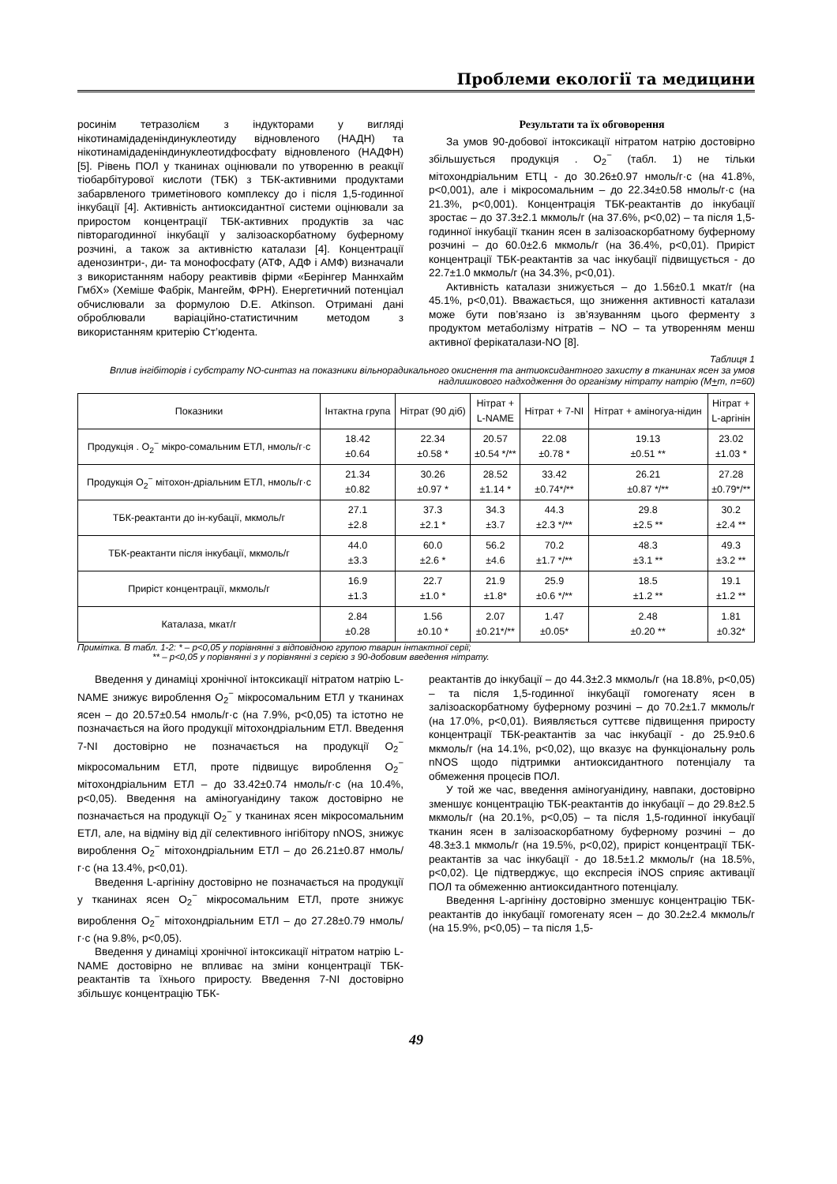Проблеми екології та медицини
росинім тетразолієм з індукторами у вигляді нікотинамідаденіндинуклеотиду відновленого (НАДН) та нікотинамідаденіндинуклеотидфосфату відновленого (НАДФН) [5]. Рівень ПОЛ у тканинах оцінювали по утворенню в реакції тіобарбітурової кислоти (ТБК) з ТБК-активними продуктами забарвленого триметінового комплексу до і після 1,5-годинної інкубації [4]. Активність антиоксидантної системи оцінювали за приростом концентрації ТБК-активних продуктів за час півторагодинної інкубації у залізоаскорбатному буферному розчині, а також за активністю каталази [4]. Концентрації аденозинтри-, ди- та монофосфату (АТФ, АДФ і АМФ) визначали з використанням набору реактивів фірми «Берінгер Маннхайм ГмбХ» (Хеміше Фабрік, Мангейм, ФРН). Енергетичний потенціал обчислювали за формулою D.E. Atkinson. Отримані дані оброблювали варіаційно-статистичним методом з використанням критерію Ст’юдента.
Результати та їх обговорення
За умов 90-добової інтоксикації нітратом натрію достовірно збільшується продукція . O<sub>2</sub><sup>−</sup> (табл. 1) не тільки мітохондріальним ЕТЦ - до 30.26±0.97 нмоль/г·с (на 41.8%, р<0,001), але і мікросомальним – до 22.34±0.58 нмоль/г·с (на 21.3%, р<0,001). Концентрація ТБК-реактантів до інкубації зростає – до 37.3±2.1 мкмоль/г (на 37.6%, р<0,02) – та після 1,5-годинної інкубації тканин ясен в залізоаскорбатному буферному розчині – до 60.0±2.6 мкмоль/г (на 36.4%, р<0,01). Приріст концентрації ТБК-реактантів за час інкубації підвищується - до 22.7±1.0 мкмоль/г (на 34.3%, р<0,01).
Активність каталази знижується – до 1.56±0.1 мкат/г (на 45.1%, р<0,01). Вважається, що зниження активності каталази може бути пов’язано із зв’язуванням цього ферменту з продуктом метаболізму нітратів – NO – та утворенням менш активної ферікаталази-NO [8].
Таблиця 1
Вплив інгібіторів і субстрату NO-синтаз на показники вільнорадикального окиснення та антиоксидантного захисту в тканинах ясен за умов надлишкового надходження до організму нітрату натрію (М+m, n=60)
| Показники | Інтактна група | Нітрат (90 діб) | Нітрат + L-NAME | Нітрат + 7-NI | Нітрат + аміногуа-нідин | Нітрат + L-аргінін |
| --- | --- | --- | --- | --- | --- | --- |
| Продукція . O<sub>2</sub><sup>−</sup> мікро-сомальним ЕТЛ, нмоль/г·с | 18.42 ±0.64 | 22.34 ±0.58 * | 20.57 ±0.54 */** | 22.08 ±0.78 * | 19.13 ±0.51 ** | 23.02 ±1.03 * |
| Продукція O<sub>2</sub><sup>−</sup> мітохон-дріальним ЕТЛ, нмоль/г·с | 21.34 ±0.82 | 30.26 ±0.97 * | 28.52 ±1.14 * | 33.42 ±0.74*/** | 26.21 ±0.87 */** | 27.28 ±0.79*/** |
| ТБК-реактанти до ін-кубації, мкмоль/г | 27.1 ±2.8 | 37.3 ±2.1 * | 34.3 ±3.7 | 44.3 ±2.3 */** | 29.8 ±2.5 ** | 30.2 ±2.4 ** |
| ТБК-реактанти після інкубації, мкмоль/г | 44.0 ±3.3 | 60.0 ±2.6 * | 56.2 ±4.6 | 70.2 ±1.7 */** | 48.3 ±3.1 ** | 49.3 ±3.2 ** |
| Приріст концентрації, мкмоль/г | 16.9 ±1.3 | 22.7 ±1.0 * | 21.9 ±1.8* | 25.9 ±0.6 */** | 18.5 ±1.2 ** | 19.1 ±1.2 ** |
| Каталаза, мкат/г | 2.84 ±0.28 | 1.56 ±0.10 * | 2.07 ±0.21*/** | 1.47 ±0.05* | 2.48 ±0.20 ** | 1.81 ±0.32* |
Примітка. В табл. 1-2: * – р<0,05 у порівнянні з відповідною групою тварин інтактної серії;
** – р<0,05 у порівнянні з у порівнянні з серією з 90-добовим введення нітрату.
Введення у динаміці хронічної інтоксикації нітратом натрію L-NAME знижує вироблення O<sub>2</sub><sup>−</sup> мікросомальним ЕТЛ у тканинах ясен – до 20.57±0.54 нмоль/г·с (на 7.9%, р<0,05) та істотно не позначається на його продукції мітохондріальним ЕТЛ. Введення 7-NI достовірно не позначається на продукції O<sub>2</sub><sup>−</sup> мікросомальним ЕТЛ, проте підвищує вироблення O<sub>2</sub><sup>−</sup> мітохондріальним ЕТЛ – до 33.42±0.74 нмоль/г·с (на 10.4%, р<0,05). Введення на аміногуанідину також достовірно не позначається на продукції O<sub>2</sub><sup>−</sup> у тканинах ясен мікросомальним ЕТЛ, але, на відміну від дії селективного інгібітору nNOS, знижує вироблення O<sub>2</sub><sup>−</sup> мітохондріальним ЕТЛ – до 26.21±0.87 нмоль/г·с (на 13.4%, р<0,01).
Введення L-аргініну достовірно не позначається на продукції у тканинах ясен O<sub>2</sub><sup>−</sup> мікросомальним ЕТЛ, проте знижує вироблення O<sub>2</sub><sup>−</sup> мітохондріальним ЕТЛ – до 27.28±0.79 нмоль/г·с (на 9.8%, р<0,05).
Введення у динаміці хронічної інтоксикації нітратом натрію L-NAME достовірно не впливає на зміни концентрації ТБК-реактантів та їхнього приросту. Введення 7-NI достовірно збільшує концентрацію ТБК-
реактантів до інкубації – до 44.3±2.3 мкмоль/г (на 18.8%, р<0,05) – та після 1,5-годинної інкубації гомогенату ясен в залізоаскорбатному буферному розчині – до 70.2±1.7 мкмоль/г (на 17.0%, р<0,01). Виявляється суттєве підвищення приросту концентрації ТБК-реактантів за час інкубації - до 25.9±0.6 мкмоль/г (на 14.1%, р<0,02), що вказує на функціональну роль nNOS щодо підтримки антиоксидантного потенціалу та обмеження процесів ПОЛ.
У той же час, введення аміногуанідину, навпаки, достовірно зменшує концентрацію ТБК-реактантів до інкубації – до 29.8±2.5 мкмоль/г (на 20.1%, р<0,05) – та після 1,5-годинної інкубації тканин ясен в залізоаскорбатному буферному розчині – до 48.3±3.1 мкмоль/г (на 19.5%, р<0,02), приріст концентрації ТБК-реактантів за час інкубації - до 18.5±1.2 мкмоль/г (на 18.5%, р<0,02). Це підтверджує, що експресія iNOS сприяє активації ПОЛ та обмеженню антиоксидантного потенціалу.
Введення L-аргініну достовірно зменшує концентрацію ТБК-реактантів до інкубації гомогенату ясен – до 30.2±2.4 мкмоль/г (на 15.9%, р<0,05) – та після 1,5-
49